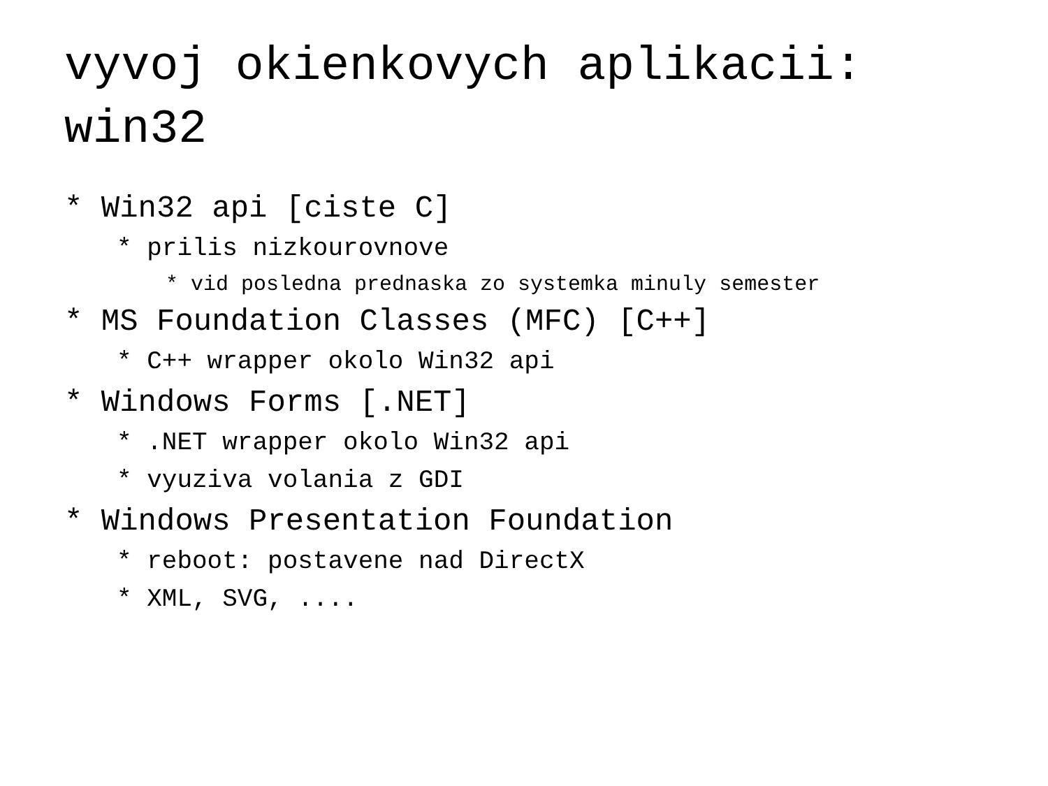vyvoj okienkovych aplikacii:
win32
* Win32 api [ciste C]
* prilis nizkourovnove
* vid posledna prednaska zo systemka minuly semester
* MS Foundation Classes (MFC) [C++]
* C++ wrapper okolo Win32 api
* Windows Forms [.NET]
* .NET wrapper okolo Win32 api
* vyuziva volania z GDI
* Windows Presentation Foundation
* reboot: postavene nad DirectX
* XML, SVG, ....